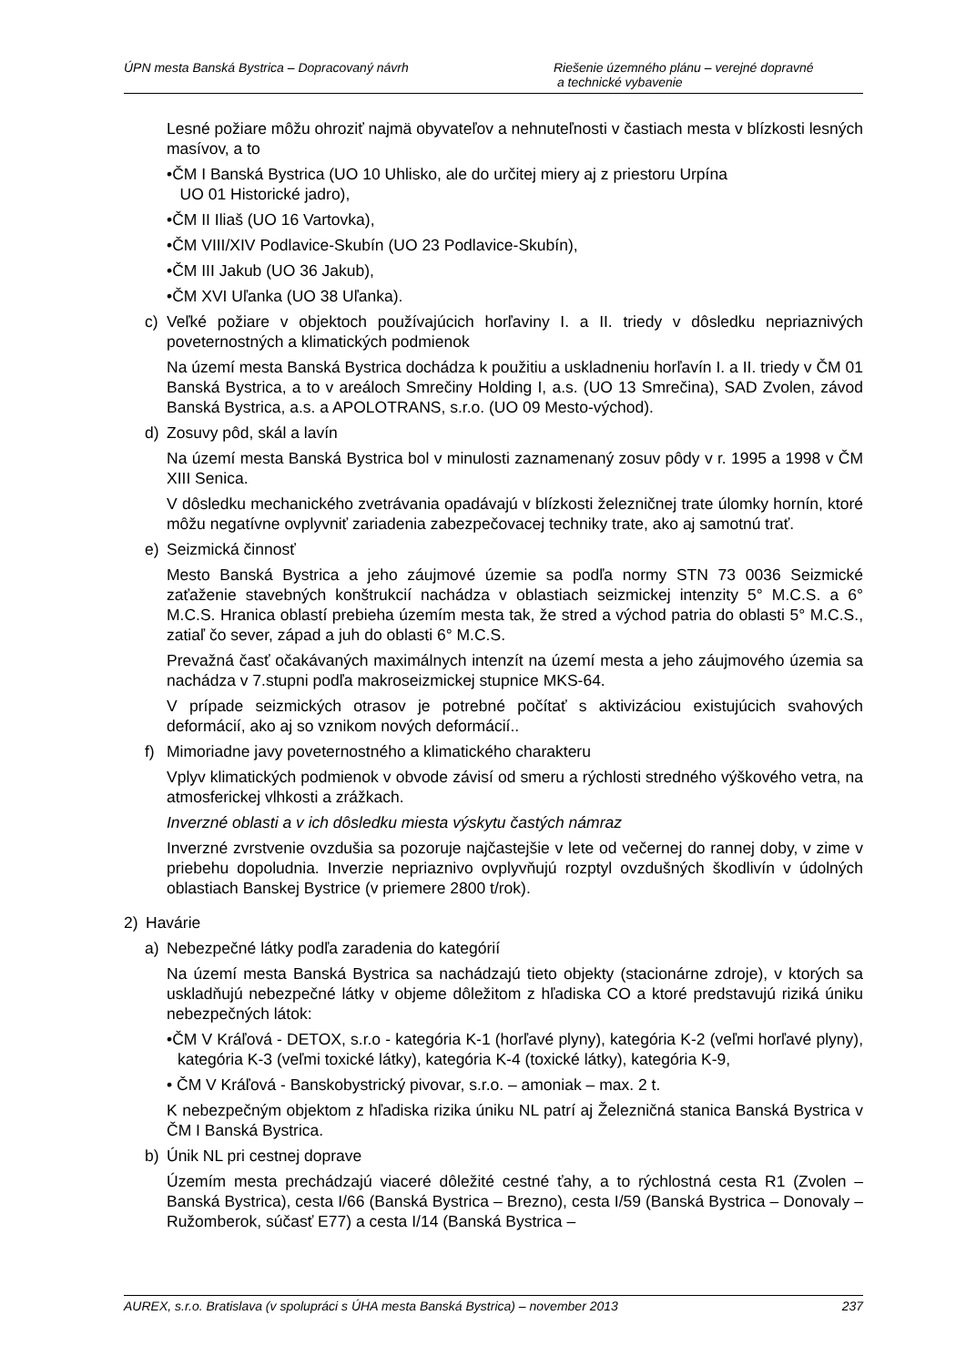ÚPN mesta Banská Bystrica – Dopracovaný návrh
Riešenie územného plánu – verejné dopravné
a technické vybavenie
Lesné požiare môžu ohroziť najmä obyvateľov a nehnuteľnosti v častiach mesta v blízkosti lesných masívov, a to
•ČM I Banská Bystrica (UO 10 Uhlisko, ale do určitej miery aj z priestoru Urpína
UO 01 Historické jadro),
•ČM II Iliaš (UO 16 Vartovka),
•ČM VIII/XIV Podlavice-Skubín (UO 23 Podlavice-Skubín),
•ČM III Jakub (UO 36 Jakub),
•ČM XVI Uľanka (UO 38 Uľanka).
c) Veľké požiare v objektoch používajúcich horľaviny I. a II. triedy v dôsledku nepriaznivých poveternostných a klimatických podmienok
Na území mesta Banská Bystrica dochádza k použitiu a uskladneniu horľavín I. a II. triedy v ČM 01 Banská Bystrica, a to v areáloch Smrečiny Holding I, a.s. (UO 13 Smrečina), SAD Zvolen, závod Banská Bystrica, a.s. a APOLOTRANS, s.r.o. (UO 09 Mesto-východ).
d) Zosuvy pôd, skál a lavín
Na území mesta Banská Bystrica bol v minulosti zaznamenaný zosuv pôdy v r. 1995 a 1998 v ČM XIII Senica.
V dôsledku mechanického zvetrávania opadávajú v blízkosti železničnej trate úlomky hornín, ktoré môžu negatívne ovplyvniť zariadenia zabezpečovacej techniky trate, ako aj samotnú trať.
e) Seizmická činnosť
Mesto Banská Bystrica a jeho záujmové územie sa podľa normy STN 73 0036 Seizmické zaťaženie stavebných konštrukcií nachádza v oblastiach seizmickej intenzity 5° M.C.S. a 6° M.C.S. Hranica oblastí prebieha územím mesta tak, že stred a východ patria do oblasti 5° M.C.S., zatiaľ čo sever, západ a juh do oblasti 6° M.C.S.
Prevažná časť očakávaných maximálnych intenzít na území mesta a jeho záujmového územia sa nachádza v 7.stupni podľa makroseizmickej stupnice MKS-64.
V prípade seizmických otrasov je potrebné počítať s aktivizáciou existujúcich svahových deformácií, ako aj so vznikom nových deformácií..
f) Mimoriadne javy poveternostného a klimatického charakteru
Vplyv klimatických podmienok v obvode závisí od smeru a rýchlosti stredného výškového vetra, na atmosferickej vlhkosti a zrážkach.
Inverzné oblasti a v ich dôsledku miesta výskytu častých námraz
Inverzné zvrstvenie ovzdušia sa pozoruje najčastejšie v lete od večernej do rannej doby, v zime v priebehu dopoludnia. Inverzie nepriaznivo ovplyvňujú rozptyl ovzdušných škodlivín v údolných oblastiach Banskej Bystrice (v priemere 2800 t/rok).
2) Havárie
a) Nebezpečné látky podľa zaradenia do kategórií
Na území mesta Banská Bystrica sa nachádzajú tieto objekty (stacionárne zdroje), v ktorých sa uskladňujú nebezpečné látky v objeme dôležitom z hľadiska CO a ktoré predstavujú riziká úniku nebezpečných látok:
•ČM V Kráľová - DETOX, s.r.o - kategória K-1 (horľavé plyny), kategória K-2 (veľmi horľavé plyny), kategória K-3 (veľmi toxické látky), kategória K-4 (toxické látky), kategória K-9,
• ČM V Kráľová - Banskobystrický pivovar, s.r.o. – amoniak – max. 2 t.
K nebezpečným objektom z hľadiska rizika úniku NL patrí aj Železničná stanica Banská Bystrica v ČM I Banská Bystrica.
b) Únik NL pri cestnej doprave
Územím mesta prechádzajú viaceré dôležité cestné ťahy, a to rýchlostná cesta R1 (Zvolen – Banská Bystrica), cesta I/66 (Banská Bystrica – Brezno), cesta I/59 (Banská Bystrica – Donovaly – Ružomberok, súčasť E77) a cesta I/14 (Banská Bystrica –
AUREX, s.r.o. Bratislava (v spolupráci s ÚHA mesta Banská Bystrica) – november 2013
237